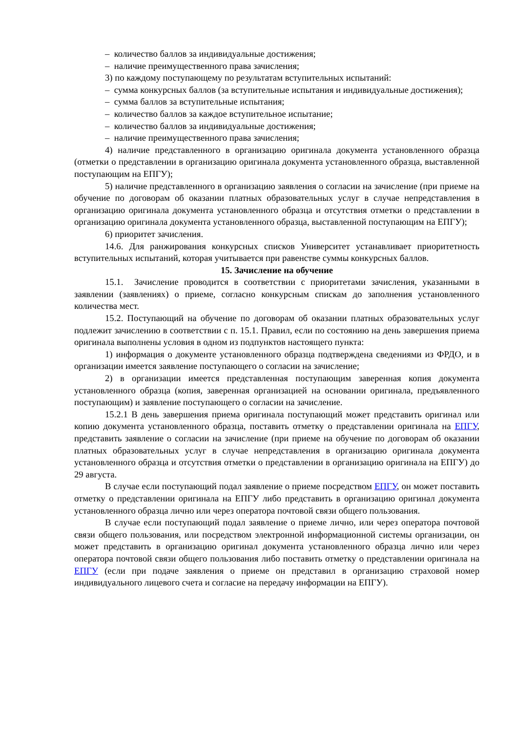– количество баллов за индивидуальные достижения;
– наличие преимущественного права зачисления;
3) по каждому поступающему по результатам вступительных испытаний:
– сумма конкурсных баллов (за вступительные испытания и индивидуальные достижения);
– сумма баллов за вступительные испытания;
– количество баллов за каждое вступительное испытание;
– количество баллов за индивидуальные достижения;
– наличие преимущественного права зачисления;
4) наличие представленного в организацию оригинала документа установленного образца (отметки о представлении в организацию оригинала документа установленного образца, выставленной поступающим на ЕПГУ);
5) наличие представленного в организацию заявления о согласии на зачисление (при приеме на обучение по договорам об оказании платных образовательных услуг в случае непредставления в организацию оригинала документа установленного образца и отсутствия отметки о представлении в организацию оригинала документа установленного образца, выставленной поступающим на ЕПГУ);
6) приоритет зачисления.
14.6. Для ранжирования конкурсных списков Университет устанавливает приоритетность вступительных испытаний, которая учитывается при равенстве суммы конкурсных баллов.
15. Зачисление на обучение
15.1. Зачисление проводится в соответствии с приоритетами зачисления, указанными в заявлении (заявлениях) о приеме, согласно конкурсным спискам до заполнения установленного количества мест.
15.2. Поступающий на обучение по договорам об оказании платных образовательных услуг подлежит зачислению в соответствии с п. 15.1. Правил, если по состоянию на день завершения приема оригинала выполнены условия в одном из подпунктов настоящего пункта:
1) информация о документе установленного образца подтверждена сведениями из ФРДО, и в организации имеется заявление поступающего о согласии на зачисление;
2) в организации имеется представленная поступающим заверенная копия документа установленного образца (копия, заверенная организацией на основании оригинала, предъявленного поступающим) и заявление поступающего о согласии на зачисление.
15.2.1 В день завершения приема оригинала поступающий может представить оригинал или копию документа установленного образца, поставить отметку о представлении оригинала на ЕПГУ, представить заявление о согласии на зачисление (при приеме на обучение по договорам об оказании платных образовательных услуг в случае непредставления в организацию оригинала документа установленного образца и отсутствия отметки о представлении в организацию оригинала на ЕПГУ) до 29 августа.
В случае если поступающий подал заявление о приеме посредством ЕПГУ, он может поставить отметку о представлении оригинала на ЕПГУ либо представить в организацию оригинал документа установленного образца лично или через оператора почтовой связи общего пользования.
В случае если поступающий подал заявление о приеме лично, или через оператора почтовой связи общего пользования, или посредством электронной информационной системы организации, он может представить в организацию оригинал документа установленного образца лично или через оператора почтовой связи общего пользования либо поставить отметку о представлении оригинала на ЕПГУ (если при подаче заявления о приеме он представил в организацию страховой номер индивидуального лицевого счета и согласие на передачу информации на ЕПГУ).